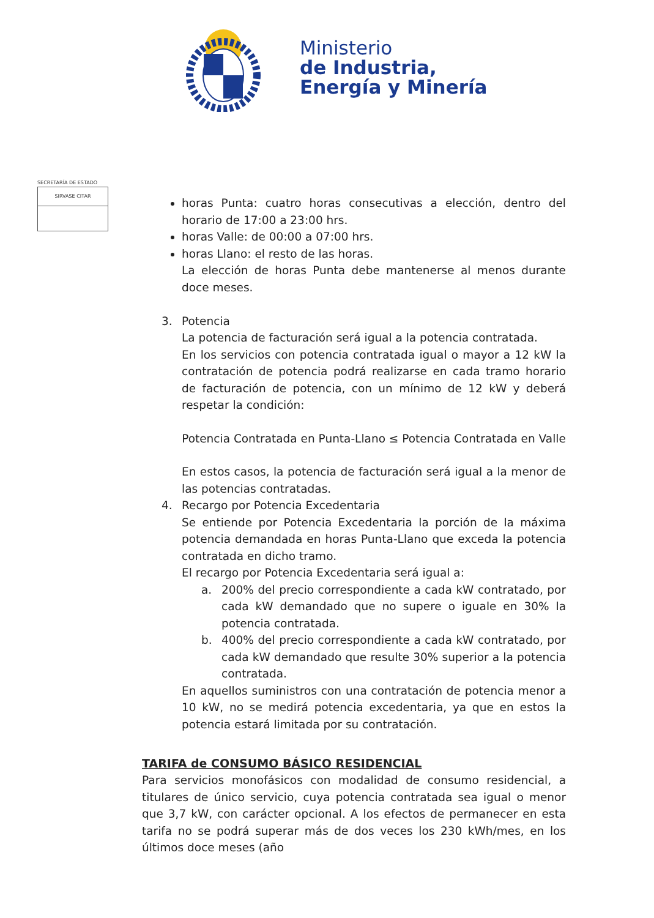Ministerio
de Industria,
Energía y Minería
SECRETARÍA DE ESTADO
SIRVASE CITAR
horas Punta: cuatro horas consecutivas a elección, dentro del horario de 17:00 a 23:00 hrs.
horas Valle: de 00:00 a 07:00 hrs.
horas Llano: el resto de las horas.
La elección de horas Punta debe mantenerse al menos durante doce meses.
3. Potencia
La potencia de facturación será igual a la potencia contratada.
En los servicios con potencia contratada igual o mayor a 12 kW la contratación de potencia podrá realizarse en cada tramo horario de facturación de potencia, con un mínimo de 12 kW y deberá respetar la condición:
Potencia Contratada en Punta-Llano ≤ Potencia Contratada en Valle
En estos casos, la potencia de facturación será igual a la menor de las potencias contratadas.
4. Recargo por Potencia Excedentaria
Se entiende por Potencia Excedentaria la porción de la máxima potencia demandada en horas Punta-Llano que exceda la potencia contratada en dicho tramo.
El recargo por Potencia Excedentaria será igual a:
a. 200% del precio correspondiente a cada kW contratado, por cada kW demandado que no supere o iguale en 30% la potencia contratada.
b. 400% del precio correspondiente a cada kW contratado, por cada kW demandado que resulte 30% superior a la potencia contratada.
En aquellos suministros con una contratación de potencia menor a 10 kW, no se medirá potencia excedentaria, ya que en estos la potencia estará limitada por su contratación.
TARIFA de CONSUMO BÁSICO RESIDENCIAL
Para servicios monofásicos con modalidad de consumo residencial, a titulares de único servicio, cuya potencia contratada sea igual o menor que 3,7 kW, con carácter opcional. A los efectos de permanecer en esta tarifa no se podrá superar más de dos veces los 230 kWh/mes, en los últimos doce meses (año